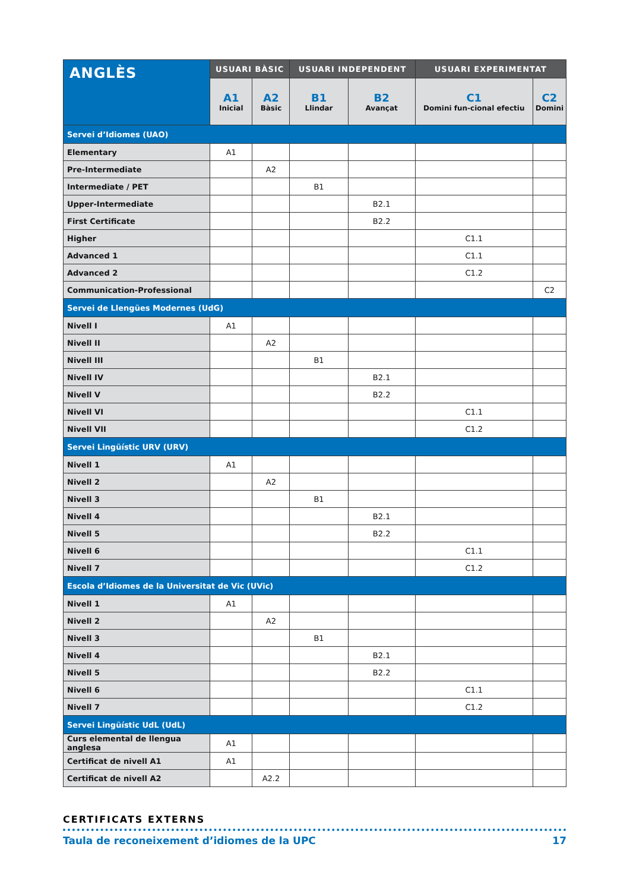| ANGLÈS | USUARI BÀSIC | | USUARI INDEPENDENT | | USUARI EXPERIMENTAT | |
| --- | --- | --- | --- | --- | --- | --- |
| | A1 Inicial | A2 Bàsic | B1 Llindar | B2 Avançat | C1 Domini fun-cional efectiu | C2 Domini |
| Servei d’Idiomes (UAO) | | | | | | |
| Elementary | A1 | | | | | |
| Pre-Intermediate | | A2 | | | | |
| Intermediate / PET | | | B1 | | | |
| Upper-Intermediate | | | | B2.1 | | |
| First Certificate | | | | B2.2 | | |
| Higher | | | | | C1.1 | |
| Advanced 1 | | | | | C1.1 | |
| Advanced 2 | | | | | C1.2 | |
| Communication-Professional | | | | | | C2 |
| Servei de Llengües Modernes (UdG) | | | | | | |
| Nivell I | A1 | | | | | |
| Nivell II | | A2 | | | | |
| Nivell III | | | B1 | | | |
| Nivell IV | | | | B2.1 | | |
| Nivell V | | | | B2.2 | | |
| Nivell VI | | | | | C1.1 | |
| Nivell VII | | | | | C1.2 | |
| Servei Lingüístic URV (URV) | | | | | | |
| Nivell 1 | A1 | | | | | |
| Nivell 2 | | A2 | | | | |
| Nivell 3 | | | B1 | | | |
| Nivell 4 | | | | B2.1 | | |
| Nivell 5 | | | | B2.2 | | |
| Nivell 6 | | | | | C1.1 | |
| Nivell 7 | | | | | C1.2 | |
| Escola d’Idiomes de la Universitat de Vic (UVic) | | | | | | |
| Nivell 1 | A1 | | | | | |
| Nivell 2 | | A2 | | | | |
| Nivell 3 | | | B1 | | | |
| Nivell 4 | | | | B2.1 | | |
| Nivell 5 | | | | B2.2 | | |
| Nivell 6 | | | | | C1.1 | |
| Nivell 7 | | | | | C1.2 | |
| Servei Lingüístic UdL (UdL) | | | | | | |
| Curs elemental de llengua anglesa | A1 | | | | | |
| Certificat de nivell A1 | A1 | | | | | |
| Certificat de nivell A2 | | A2.2 | | | | |
CERTIFICATS EXTERNS
Taula de reconeixement d’idiomes de la UPC 17